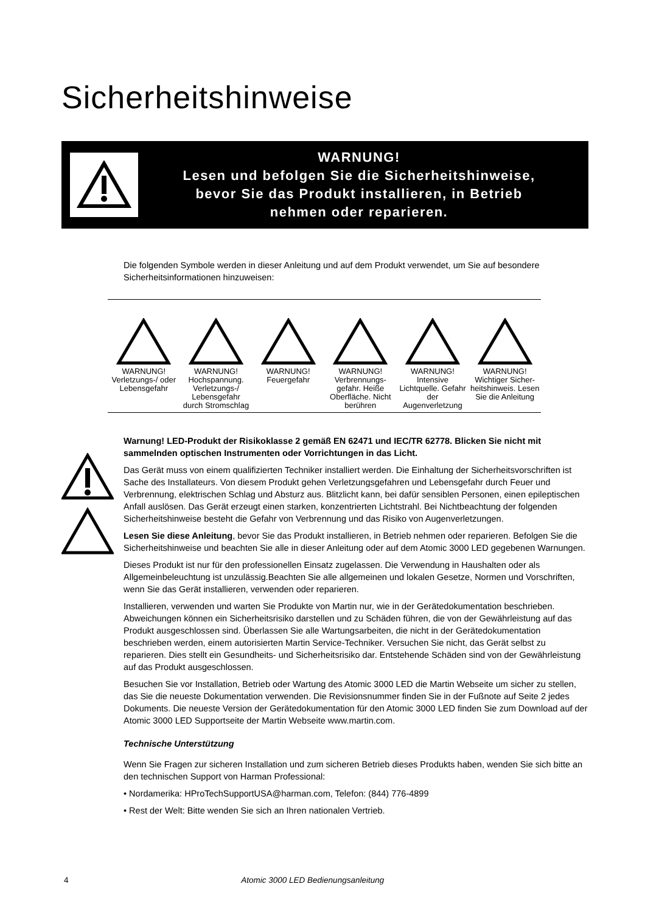Sicherheitshinweise
WARNUNG!
Lesen und befolgen Sie die Sicherheitshinweise,
bevor Sie das Produkt installieren, in Betrieb
nehmen oder reparieren.
Die folgenden Symbole werden in dieser Anleitung und auf dem Produkt verwendet, um Sie auf besondere Sicherheitsinformationen hinzuweisen:
| WARNUNG! Verletzungs-/ oder Lebensgefahr | WARNUNG! Hochspannung. Verletzungs-/ Lebensgefahr durch Stromschlag | WARNUNG! Feuergefahr | WARNUNG! Verbrennungs-gefahr. Heiße Oberfläche. Nicht berühren | WARNUNG! Intensive Lichtquelle. Gefahr der Augenverletzung | WARNUNG! Wichtiger Sicher-heitshinweis. Lesen Sie die Anleitung |
Warnung! LED-Produkt der Risikoklasse 2 gemäß EN 62471 und IEC/TR 62778. Blicken Sie nicht mit sammelnden optischen Instrumenten oder Vorrichtungen in das Licht.
Das Gerät muss von einem qualifizierten Techniker installiert werden. Die Einhaltung der Sicherheitsvorschriften ist Sache des Installateurs. Von diesem Produkt gehen Verletzungsgefahren und Lebensgefahr durch Feuer und Verbrennung, elektrischen Schlag und Absturz aus. Blitzlicht kann, bei dafür sensiblen Personen, einen epileptischen Anfall auslösen. Das Gerät erzeugt einen starken, konzentrierten Lichtstrahl. Bei Nichtbeachtung der folgenden Sicherheitshinweise besteht die Gefahr von Verbrennung und das Risiko von Augenverletzungen.
Lesen Sie diese Anleitung, bevor Sie das Produkt installieren, in Betrieb nehmen oder reparieren. Befolgen Sie die Sicherheitshinweise und beachten Sie alle in dieser Anleitung oder auf dem Atomic 3000 LED gegebenen Warnungen.
Dieses Produkt ist nur für den professionellen Einsatz zugelassen. Die Verwendung in Haushalten oder als Allgemeinbeleuchtung ist unzulässig.Beachten Sie alle allgemeinen und lokalen Gesetze, Normen und Vorschriften, wenn Sie das Gerät installieren, verwenden oder reparieren.
Installieren, verwenden und warten Sie Produkte von Martin nur, wie in der Gerätedokumentation beschrieben. Abweichungen können ein Sicherheitsrisiko darstellen und zu Schäden führen, die von der Gewährleistung auf das Produkt ausgeschlossen sind. Überlassen Sie alle Wartungsarbeiten, die nicht in der Gerätedokumentation beschrieben werden, einem autorisierten Martin Service-Techniker. Versuchen Sie nicht, das Gerät selbst zu reparieren. Dies stellt ein Gesundheits- und Sicherheitsrisiko dar. Entstehende Schäden sind von der Gewährleistung auf das Produkt ausgeschlossen.
Besuchen Sie vor Installation, Betrieb oder Wartung des Atomic 3000 LED die Martin Webseite um sicher zu stellen, das Sie die neueste Dokumentation verwenden. Die Revisionsnummer finden Sie in der Fußnote auf Seite 2 jedes Dokuments. Die neueste Version der Gerätedokumentation für den Atomic 3000 LED finden Sie zum Download auf der Atomic 3000 LED Supportseite der Martin Webseite www.martin.com.
Technische Unterstützung
Wenn Sie Fragen zur sicheren Installation und zum sicheren Betrieb dieses Produkts haben, wenden Sie sich bitte an den technischen Support von Harman Professional:
• Nordamerika: HProTechSupportUSA@harman.com, Telefon: (844) 776-4899
• Rest der Welt: Bitte wenden Sie sich an Ihren nationalen Vertrieb.
4 Atomic 3000 LED Bedienungsanleitung